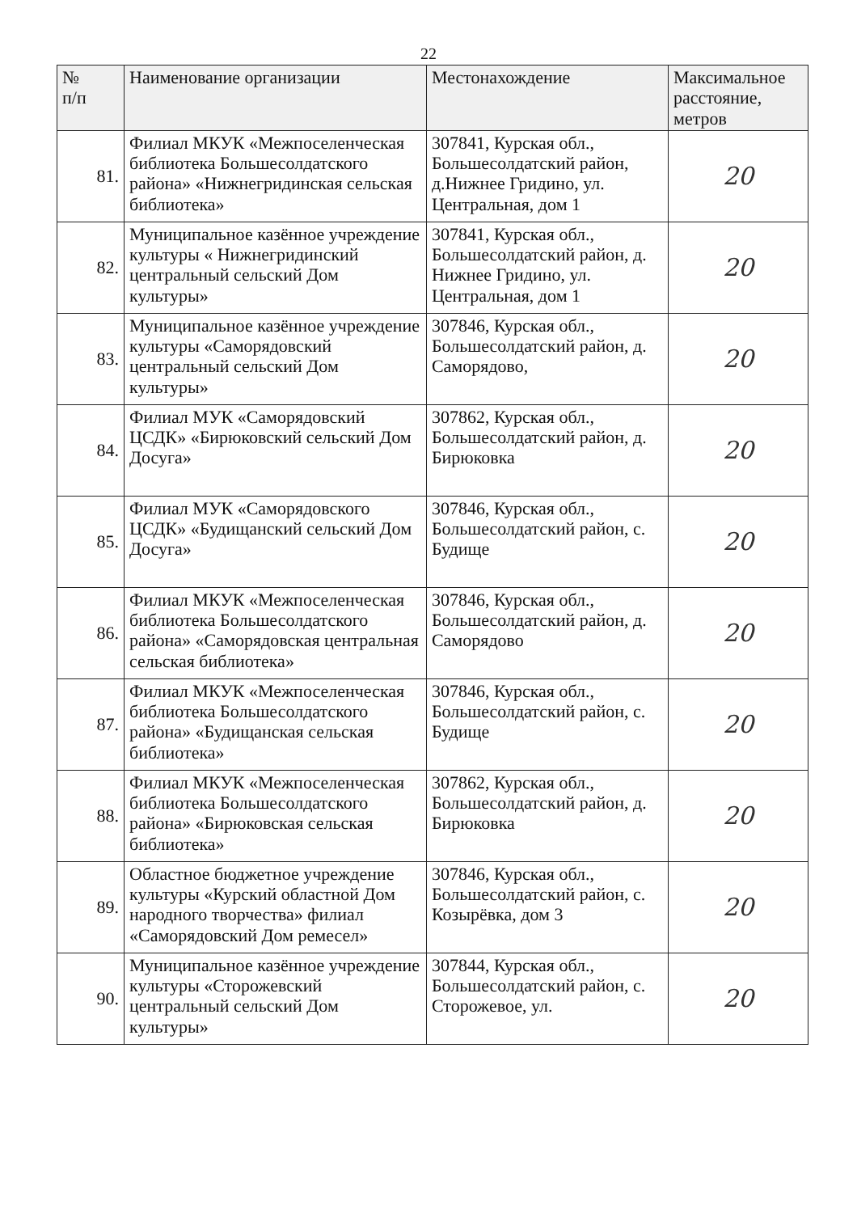22
| № п/п | Наименование организации | Местонахождение | Максимальное расстояние, метров |
| --- | --- | --- | --- |
| 81. | Филиал МКУК «Межпоселенческая библиотека Большесолдатского района» «Нижнегридинская сельская библиотека» | 307841, Курская обл., Большесолдатский район, д.Нижнее Гридино, ул. Центральная, дом 1 | 20 |
| 82. | Муниципальное казённое учреждение культуры « Нижнегридинский центральный сельский Дом культуры» | 307841, Курская обл., Большесолдатский район, д. Нижнее Гридино, ул. Центральная, дом 1 | 20 |
| 83. | Муниципальное казённое учреждение культуры «Саморядовский центральный сельский Дом культуры» | 307846, Курская обл., Большесолдатский район, д. Саморядово, | 20 |
| 84. | Филиал МУК «Саморядовский ЦСДК» «Бирюковский сельский Дом Досуга» | 307862, Курская обл., Большесолдатский район, д. Бирюковка | 20 |
| 85. | Филиал МУК «Саморядовского ЦСДК» «Будищанский сельский Дом Досуга» | 307846, Курская обл., Большесолдатский район, с. Будище | 20 |
| 86. | Филиал МКУК «Межпоселенческая библиотека Большесолдатского района» «Саморядовская центральная сельская библиотека» | 307846, Курская обл., Большесолдатский район, д. Саморядово | 20 |
| 87. | Филиал МКУК «Межпоселенческая библиотека Большесолдатского района» «Будищанская сельская библиотека» | 307846, Курская обл., Большесолдатский район, с. Будище | 20 |
| 88. | Филиал МКУК «Межпоселенческая библиотека Большесолдатского района» «Бирюковская сельская библиотека» | 307862, Курская обл., Большесолдатский район, д. Бирюковка | 20 |
| 89. | Областное бюджетное учреждение культуры «Курский областной Дом народного творчества» филиал «Саморядовский Дом ремесел» | 307846, Курская обл., Большесолдатский район, с. Козырёвка, дом 3 | 20 |
| 90. | Муниципальное казённое учреждение культуры «Сторожевский центральный сельский Дом культуры» | 307844, Курская обл., Большесолдатский район, с. Сторожевое, ул. | 20 |